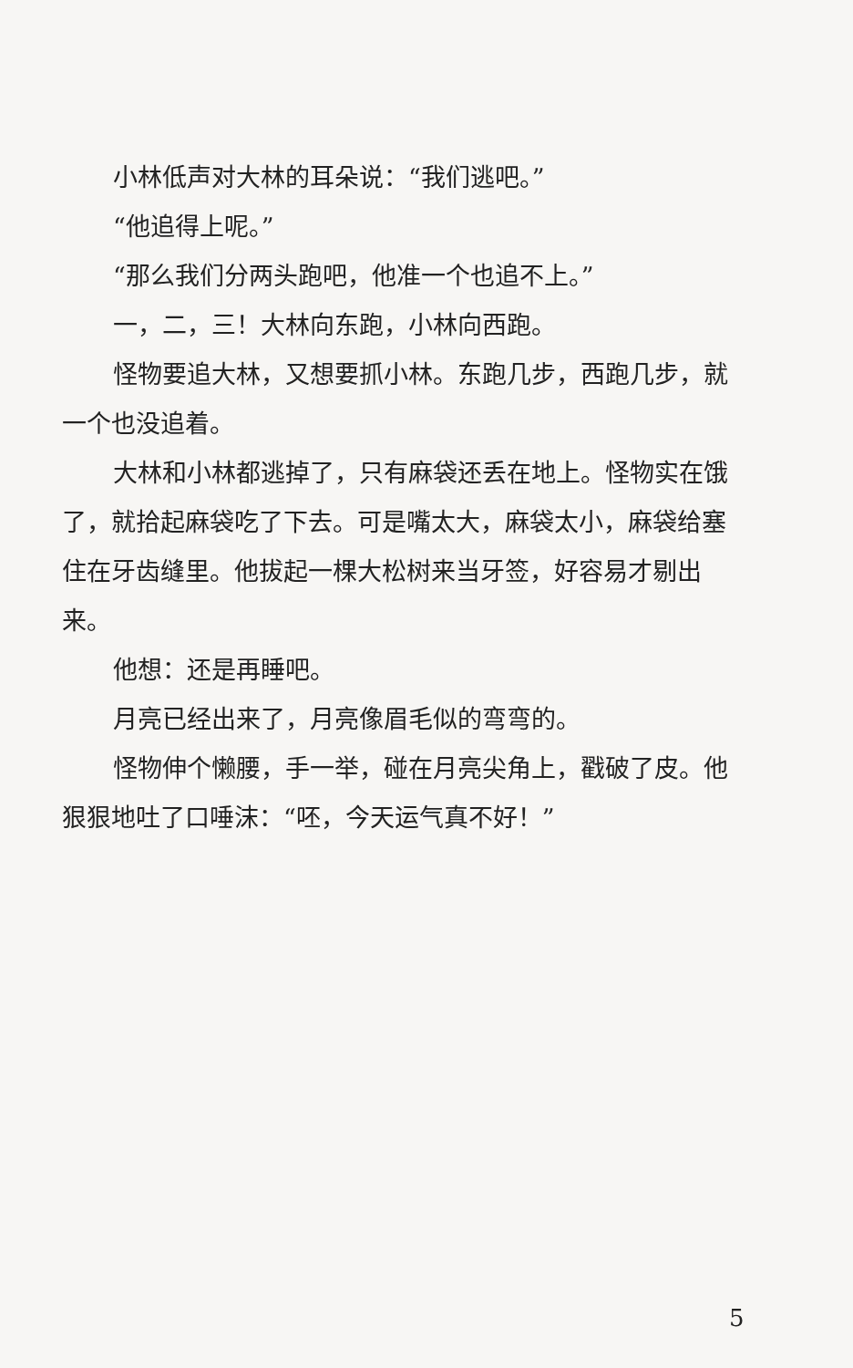小林低声对大林的耳朵说：“我们逃吧。”
“他追得上呢。”
“那么我们分两头跑吧，他准一个也追不上。”
一，二，三！大林向东跑，小林向西跑。
怪物要追大林，又想要抓小林。东跑几步，西跑几步，就一个也没追着。
大林和小林都逃掉了，只有麻袋还丢在地上。怪物实在饿了，就拾起麻袋吃了下去。可是嘴太大，麻袋太小，麻袋给塞住在牙齿缝里。他拔起一棵大松树来当牙签，好容易才剔出来。
他想：还是再睡吧。
月亮已经出来了，月亮像眉毛似的弯弯的。
怪物伸个懒腰，手一举，碰在月亮尖角上，戳破了皮。他狠狠地吐了口唾沫：“呸，今天运气真不好！”
5